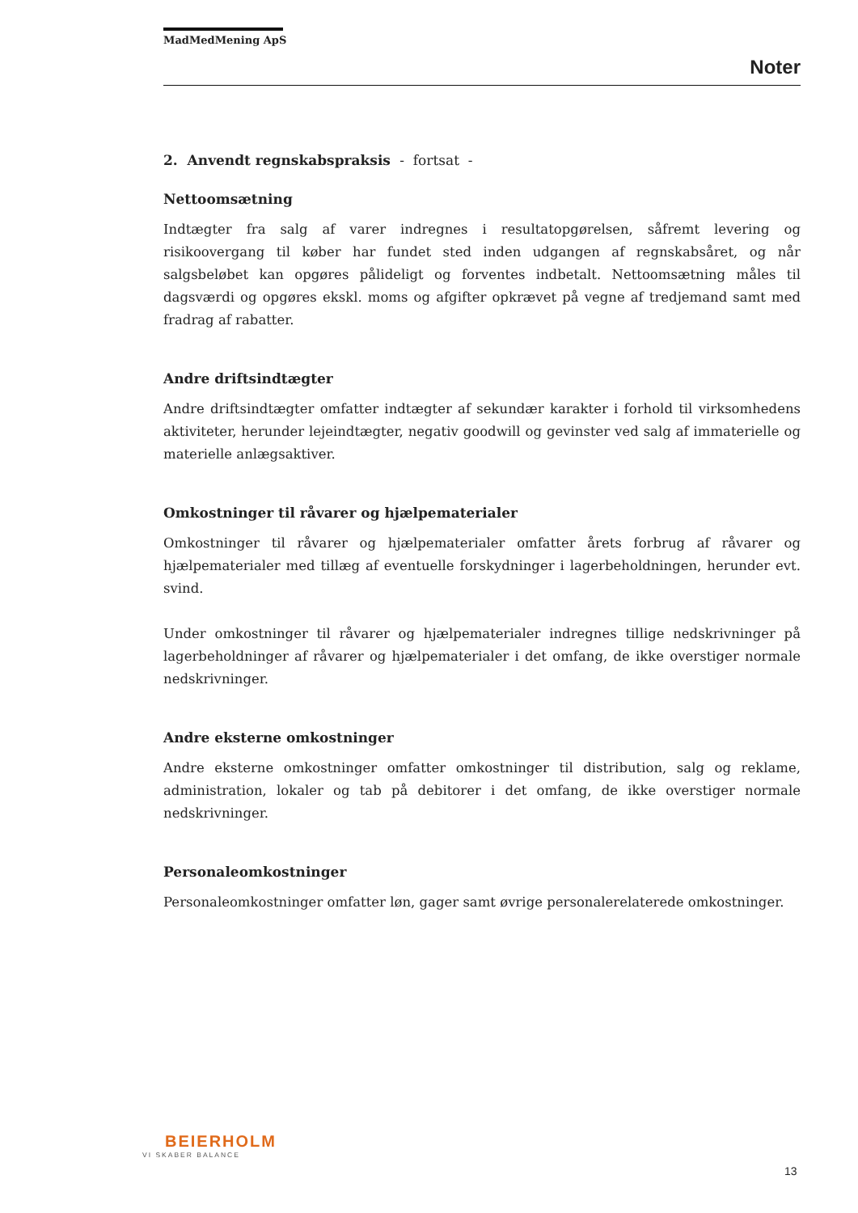MadMedMening ApS
Noter
2. Anvendt regnskabspraksis - fortsat -
Nettoomsætning
Indtægter fra salg af varer indregnes i resultatopgørelsen, såfremt levering og risikoovergang til køber har fundet sted inden udgangen af regnskabsåret, og når salgsbeløbet kan opgøres pålideligt og forventes indbetalt. Nettoomsætning måles til dagsværdi og opgøres ekskl. moms og afgifter opkrævet på vegne af tredjemand samt med fradrag af rabatter.
Andre driftsindtægter
Andre driftsindtægter omfatter indtægter af sekundær karakter i forhold til virksomhedens aktiviteter, herunder lejeindtægter, negativ goodwill og gevinster ved salg af immaterielle og materielle anlægsaktiver.
Omkostninger til råvarer og hjælpematerialer
Omkostninger til råvarer og hjælpematerialer omfatter årets forbrug af råvarer og hjælpematerialer med tillæg af eventuelle forskydninger i lagerbeholdningen, herunder evt. svind.
Under omkostninger til råvarer og hjælpematerialer indregnes tillige nedskrivninger på lagerbeholdninger af råvarer og hjælpematerialer i det omfang, de ikke overstiger normale nedskrivninger.
Andre eksterne omkostninger
Andre eksterne omkostninger omfatter omkostninger til distribution, salg og reklame, administration, lokaler og tab på debitorer i det omfang, de ikke overstiger normale nedskrivninger.
Personaleomkostninger
Personaleomkostninger omfatter løn, gager samt øvrige personalerelaterede omkostninger.
BEIERHOLM
VI SKABER BALANCE
13